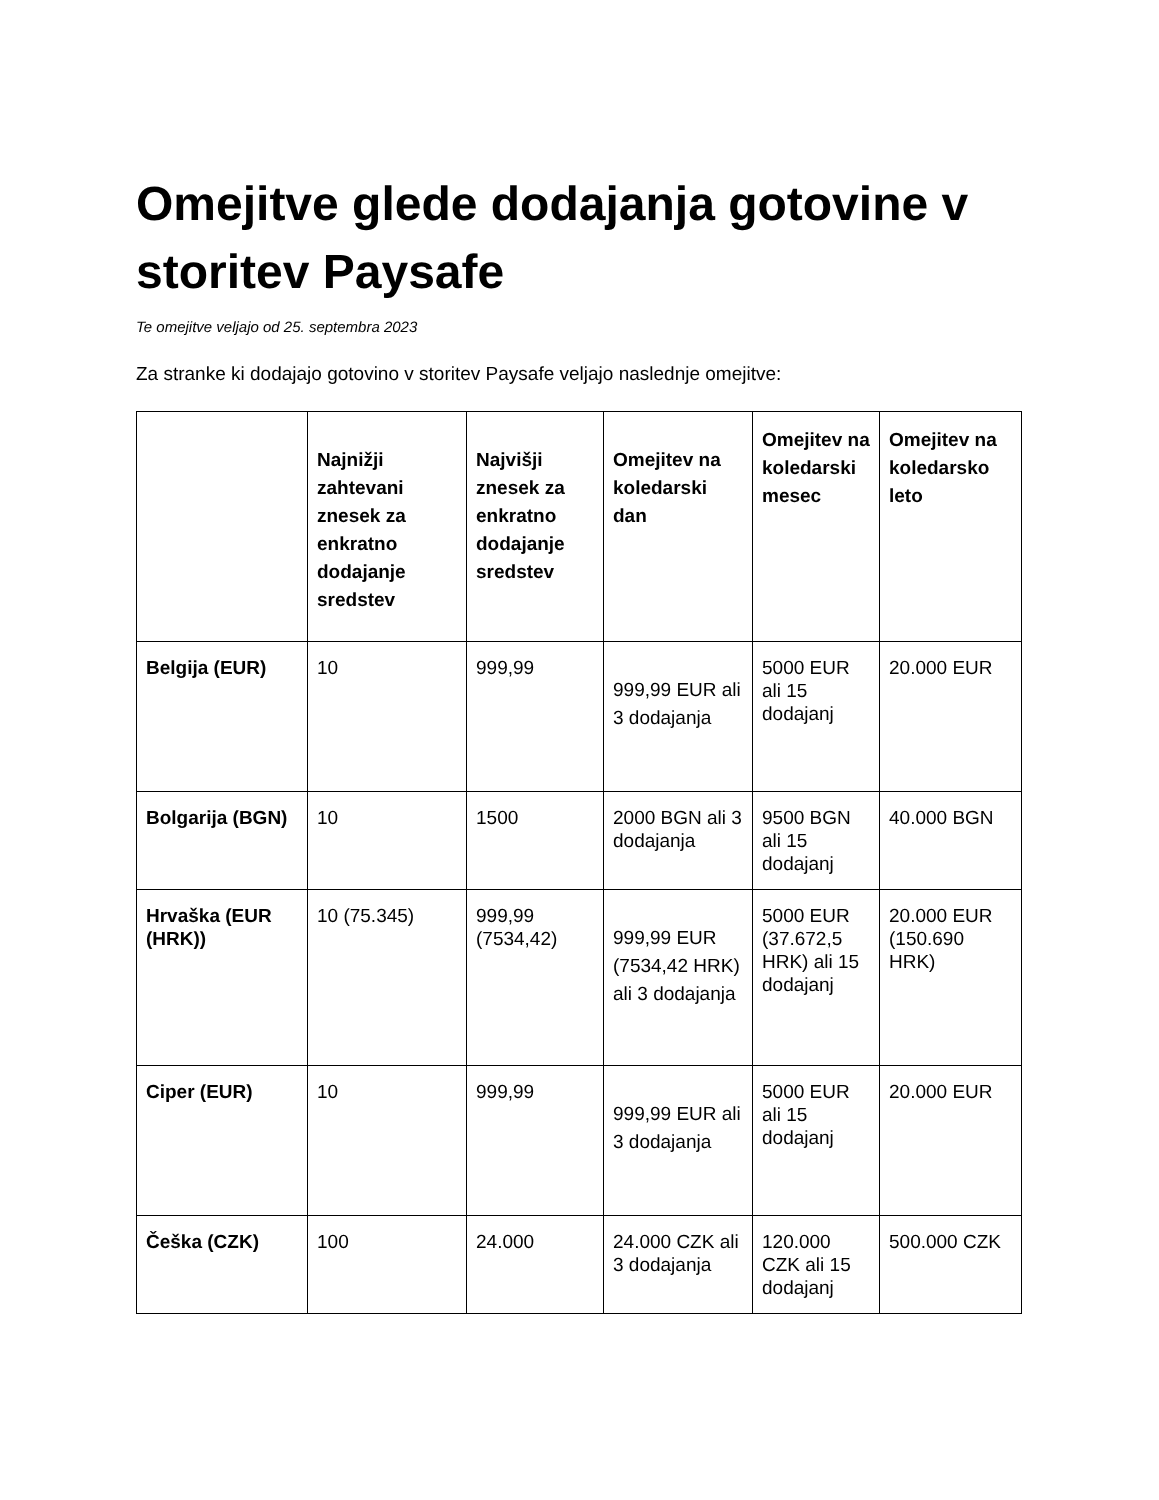Omejitve glede dodajanja gotovine v storitev Paysafe
Te omejitve veljajo od 25. septembra 2023
Za stranke ki dodajajo gotovino v storitev Paysafe veljajo naslednje omejitve:
| | Najnižji zahtevani znesek za enkratno dodajanje sredstev | Najvišji znesek za enkratno dodajanje sredstev | Omejitev na koledarski dan | Omejitev na koledarski mesec | Omejitev na koledarsko leto |
| --- | --- | --- | --- | --- | --- |
| Belgija (EUR) | 10 | 999,99 | 999,99 EUR ali 3 dodajanja | 5000 EUR ali 15 dodajanj | 20.000 EUR |
| Bolgarija (BGN) | 10 | 1500 | 2000 BGN ali 3 dodajanja | 9500 BGN ali 15 dodajanj | 40.000 BGN |
| Hrvaška (EUR (HRK)) | 10 (75.345) | 999,99 (7534,42) | 999,99 EUR (7534,42 HRK) ali 3 dodajanja | 5000 EUR (37.672,5 HRK) ali 15 dodajanj | 20.000 EUR (150.690 HRK) |
| Ciper (EUR) | 10 | 999,99 | 999,99 EUR ali 3 dodajanja | 5000 EUR ali 15 dodajanj | 20.000 EUR |
| Češka (CZK) | 100 | 24.000 | 24.000 CZK ali 3 dodajanja | 120.000 CZK ali 15 dodajanj | 500.000 CZK |